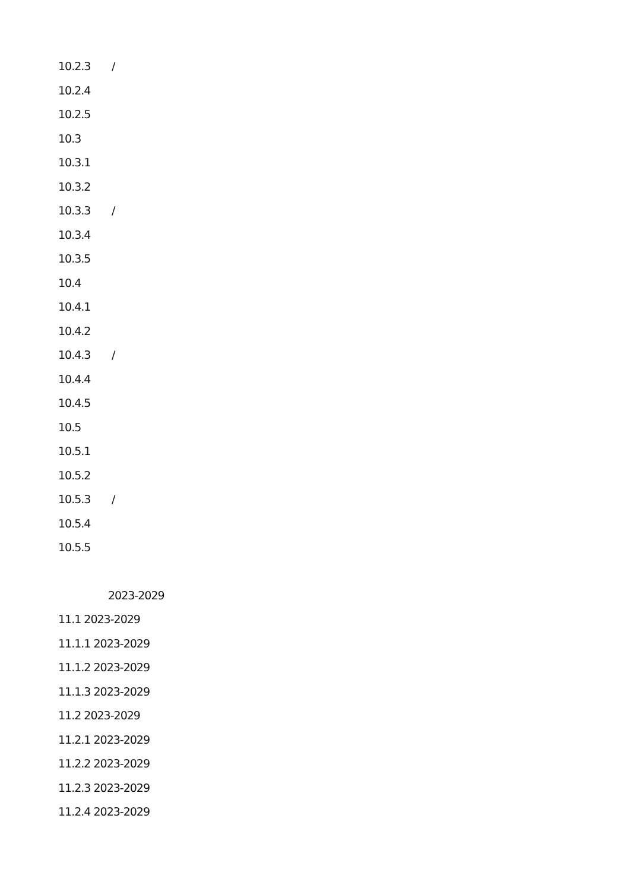10.2.3 /
10.2.4
10.2.5
10.3
10.3.1
10.3.2
10.3.3 /
10.3.4
10.3.5
10.4
10.4.1
10.4.2
10.4.3 /
10.4.4
10.4.5
10.5
10.5.1
10.5.2
10.5.3 /
10.5.4
10.5.5
2023-2029
11.1 2023-2029
11.1.1 2023-2029
11.1.2 2023-2029
11.1.3 2023-2029
11.2 2023-2029
11.2.1 2023-2029
11.2.2 2023-2029
11.2.3 2023-2029
11.2.4 2023-2029